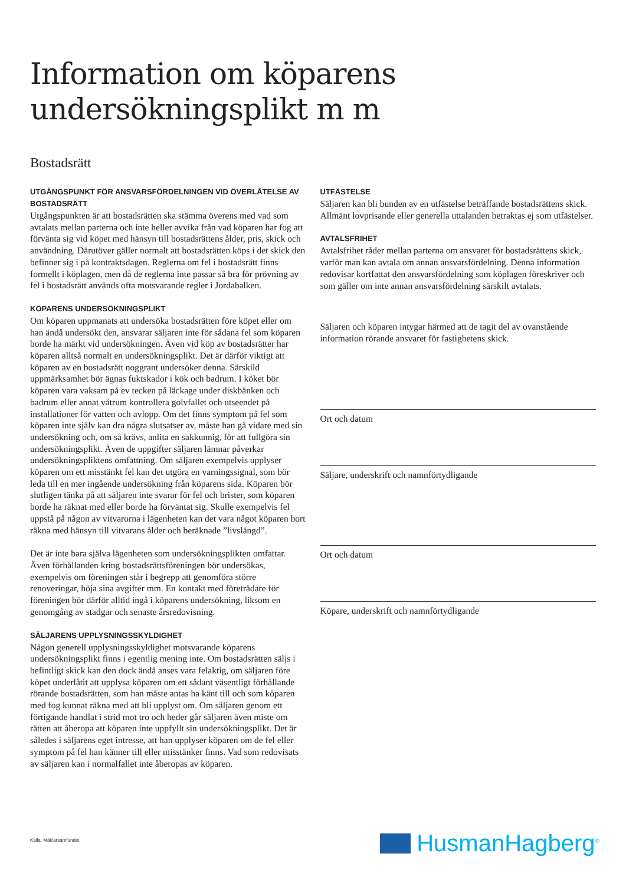Information om köparens
undersökningsplikt m m
Bostadsrätt
UTGÅNGSPUNKT FÖR ANSVARSFÖRDELNINGEN VID ÖVERLÅTELSE AV BOSTADSRÄTT
Utgångspunkten är att bostadsrätten ska stämma överens med vad som avtalats mellan parterna och inte heller avvika från vad köparen har fog att förvänta sig vid köpet med hänsyn till bostadsrättens ålder, pris, skick och användning. Därutöver gäller normalt att bostadsrätten köps i det skick den befinner sig i på kontraktsdagen. Reglerna om fel i bostadsrätt finns formellt i köplagen, men då de reglerna inte passar så bra för prövning av fel i bostadsrätt används ofta motsvarande regler i Jordabalken.
KÖPARENS UNDERSÖKNINGSPLIKT
Om köparen uppmanats att undersöka bostadsrätten före köpet eller om han ändå undersökt den, ansvarar säljaren inte för sådana fel som köparen borde ha märkt vid undersökningen. Även vid köp av bostadsrätter har köparen alltså normalt en undersökningsplikt. Det är därför viktigt att köparen av en bostadsrätt noggrant undersöker denna. Särskild uppmärksamhet bör ägnas fuktskador i kök och badrum. I köket bör köparen vara vaksam på ev tecken på läckage under diskbänken och badrum eller annat våtrum kontrollera golvfallet och utseendet på installationer för vatten och avlopp. Om det finns symptom på fel som köparen inte själv kan dra några slutsatser av, måste han gå vidare med sin undersökning och, om så krävs, anlita en sakkunnig, för att fullgöra sin undersökningsplikt. Även de uppgifter säljaren lämnar påverkar undersökningspliktens omfattning. Om säljaren exempelvis upplyser köparen om ett misstänkt fel kan det utgöra en varningssignal, som bör leda till en mer ingående undersökning från köparens sida. Köparen bör slutligen tänka på att säljaren inte svarar för fel och brister, som köparen borde ha räknat med eller borde ha förväntat sig. Skulle exempelvis fel uppstå på någon av vitvarorna i lägenheten kan det vara något köparen bort räkna med hänsyn till vitvarans ålder och beräknade ”livslängd”.
Det är inte bara själva lägenheten som undersökningsplikten omfattar. Även förhållanden kring bostadsrättsföreningen bör undersökas, exempelvis om föreningen står i begrepp att genomföra större renoveringar, höja sina avgifter mm. En kontakt med företrädare för föreningen bör därför alltid ingå i köparens undersökning, liksom en genomgång av stadgar och senaste årsredovisning.
SÄLJARENS UPPLYSNINGSSKYLDIGHET
Någon generell upplysningsskyldighet motsvarande köparens undersökningsplikt finns i egentlig mening inte. Om bostadsrätten säljs i befintligt skick kan den dock ändå anses vara felaktig, om säljaren före köpet underlåtit att upplysa köparen om ett sådant väsentligt förhållande rörande bostadsrätten, som han måste antas ha känt till och som köparen med fog kunnat räkna med att bli upplyst om. Om säljaren genom ett förtigande handlat i strid mot tro och heder går säljaren även miste om rätten att åberopa att köparen inte uppfyllt sin undersökningsplikt. Det är således i säljarens eget intresse, att han upplyser köparen om de fel eller symptom på fel han känner till eller misstänker finns. Vad som redovisats av säljaren kan i normalfallet inte åberopas av köparen.
UTFÄSTELSE
Säljaren kan bli bunden av en utfästelse beträffande bostadsrättens skick. Allmänt lovprisande eller generella uttalanden betraktas ej som utfästelser.
AVTALSFRIHET
Avtalsfrihet råder mellan parterna om ansvaret för bostadsrättens skick, varför man kan avtala om annan ansvarsfördelning. Denna information redovisar kortfattat den ansvarsfördelning som köplagen föreskriver och som gäller om inte annan ansvarsfördelning särskilt avtalats.
Säljaren och köparen intygar härmed att de tagit del av ovanstående information rörande ansvaret för fastighetens skick.
Ort och datum
Säljare, underskrift och namnförtydligande
Ort och datum
Köpare, underskrift och namnförtydligande
Källa: Mäklarsamfundet HusmanHagberg<sup>®</sup>